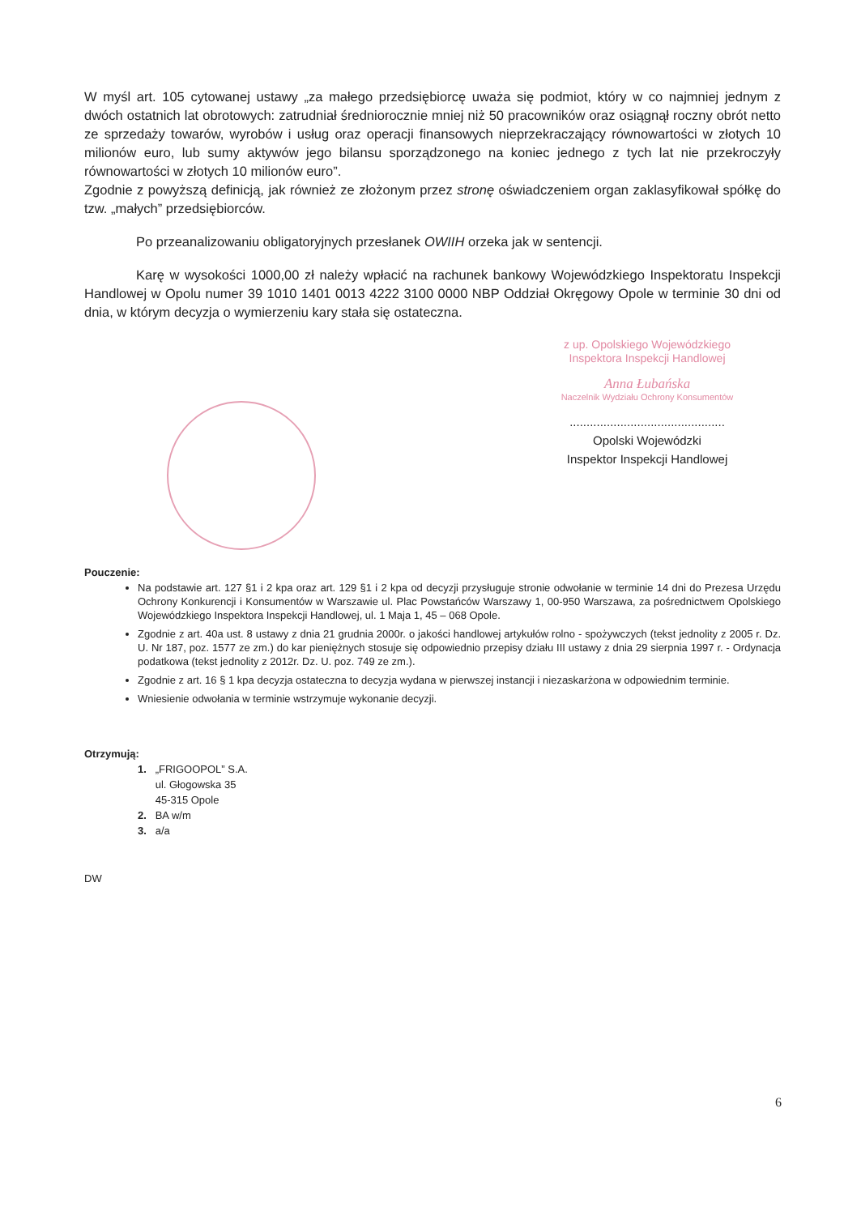W myśl art. 105 cytowanej ustawy „za małego przedsiębiorcę uważa się podmiot, który w co najmniej jednym z dwóch ostatnich lat obrotowych: zatrudniał średniorocznie mniej niż 50 pracowników oraz osiągnął roczny obrót netto ze sprzedaży towarów, wyrobów i usług oraz operacji finansowych nieprzekraczający równowartości w złotych 10 milionów euro, lub sumy aktywów jego bilansu sporządzonego na koniec jednego z tych lat nie przekroczyły równowartości w złotych 10 milionów euro”.
Zgodnie z powyższą definicją, jak również ze złożonym przez stronę oświadczeniem organ zaklasyfikował spółkę do tzw. „małych” przedsiębiorców.
Po przeanalizowaniu obligatoryjnych przesłanek OWIIH orzeka jak w sentencji.
Karę w wysokości 1000,00 zł należy wpłacić na rachunek bankowy Wojewódzkiego Inspektoratu Inspekcji Handlowej w Opolu numer 39 1010 1401 0013 4222 3100 0000 NBP Oddział Okręgowy Opole w terminie 30 dni od dnia, w którym decyzja o wymierzeniu kary stała się ostateczna.
z up. Opolskiego Wojewódzkiego
Inspektora Inspekcji Handlowej
Anna Łubańska
Naczelnik Wydziału Ochrony Konsumentów
..............................................
Opolski Wojewódzki
Inspektor Inspekcji Handlowej
Pouczenie:
Na podstawie art. 127 §1 i 2 kpa oraz art. 129 §1 i 2 kpa od decyzji przysługuje stronie odwołanie w terminie 14 dni do Prezesa Urzędu Ochrony Konkurencji i Konsumentów w Warszawie ul. Plac Powstańców Warszawy 1, 00-950 Warszawa, za pośrednictwem Opolskiego Wojewódzkiego Inspektora Inspekcji Handlowej, ul. 1 Maja 1, 45 – 068 Opole.
Zgodnie z art. 40a ust. 8 ustawy z dnia 21 grudnia 2000r. o jakości handlowej artykułów rolno - spożywczych (tekst jednolity z 2005 r. Dz. U. Nr 187, poz. 1577 ze zm.) do kar pieniężnych stosuje się odpowiednio przepisy działu III ustawy z dnia 29 sierpnia 1997 r. - Ordynacja podatkowa (tekst jednolity z 2012r. Dz. U. poz. 749 ze zm.).
Zgodnie z art. 16 § 1 kpa decyzja ostateczna to decyzja wydana w pierwszej instancji i niezaskarżona w odpowiednim terminie.
Wniesienie odwołania w terminie wstrzymuje wykonanie decyzji.
Otrzymują:
1. „FRIGOOPOL” S.A.
ul. Głogowska 35
45-315 Opole
2. BA w/m
3. a/a
DW
6